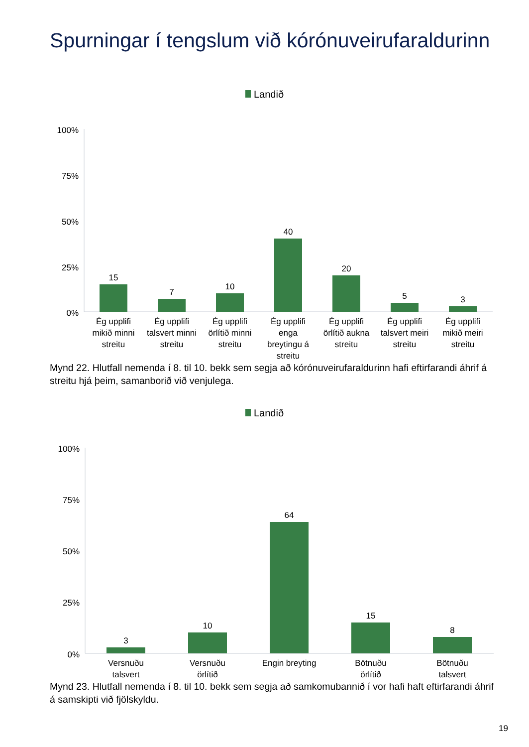Spurningar í tengslum við kórónuveirufaraldurinn
Landið
100%
75%
50%
25%
0%
15
7
10
40
20
5
3
Ég upplifi
mikið minni
streitu
Ég upplifi
talsvert minni
streitu
Ég upplifi
örlítið minni
streitu
Ég upplifi
enga
breytingu á
streitu
Ég upplifi
örlítið aukna
streitu
Ég upplifi
talsvert meiri
streitu
Ég upplifi
mikið meiri
streitu
Mynd 22. Hlutfall nemenda í 8. til 10. bekk sem segja að kórónuveirufaraldurinn hafi eftirfarandi áhrif á streitu hjá þeim, samanborið við venjulega.
Landið
100%
75%
50%
25%
0%
3
10
64
15
8
Versnuðu
talsvert
Versnuðu
örlítið
Engin breyting
Bötnuðu
örlítið
Bötnuðu
talsvert
Mynd 23. Hlutfall nemenda í 8. til 10. bekk sem segja að samkomubannið í vor hafi haft eftirfarandi áhrif á samskipti við fjölskyldu.
19